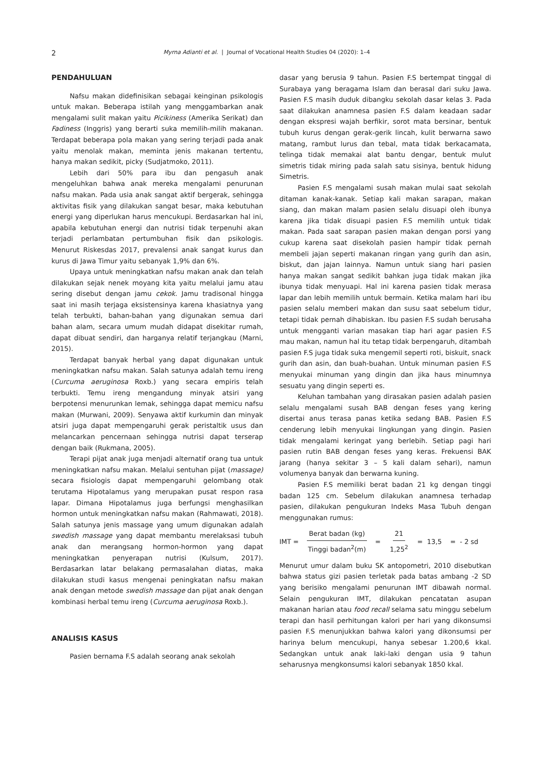2 Myrna Adianti et al. | Journal of Vocational Health Studies 04 (2020): 1–4
PENDAHULUAN
Nafsu makan didefinisikan sebagai keinginan psikologis untuk makan. Beberapa istilah yang menggambarkan anak mengalami sulit makan yaitu Picikiness (Amerika Serikat) dan Fadiness (Inggris) yang berarti suka memilih-milih makanan. Terdapat beberapa pola makan yang sering terjadi pada anak yaitu menolak makan, meminta jenis makanan tertentu, hanya makan sedikit, picky (Sudjatmoko, 2011).
Lebih dari 50% para ibu dan pengasuh anak mengeluhkan bahwa anak mereka mengalami penurunan nafsu makan. Pada usia anak sangat aktif bergerak, sehingga aktivitas fisik yang dilakukan sangat besar, maka kebutuhan energi yang diperlukan harus mencukupi. Berdasarkan hal ini, apabila kebutuhan energi dan nutrisi tidak terpenuhi akan terjadi perlambatan pertumbuhan fisik dan psikologis. Menurut Riskesdas 2017, prevalensi anak sangat kurus dan kurus di Jawa Timur yaitu sebanyak 1,9% dan 6%.
Upaya untuk meningkatkan nafsu makan anak dan telah dilakukan sejak nenek moyang kita yaitu melalui jamu atau sering disebut dengan jamu cekok. Jamu tradisonal hingga saat ini masih terjaga eksistensinya karena khasiatnya yang telah terbukti, bahan-bahan yang digunakan semua dari bahan alam, secara umum mudah didapat disekitar rumah, dapat dibuat sendiri, dan harganya relatif terjangkau (Marni, 2015).
Terdapat banyak herbal yang dapat digunakan untuk meningkatkan nafsu makan. Salah satunya adalah temu ireng (Curcuma aeruginosa Roxb.) yang secara empiris telah terbukti. Temu ireng mengandung minyak atsiri yang berpotensi menurunkan lemak, sehingga dapat memicu nafsu makan (Murwani, 2009). Senyawa aktif kurkumin dan minyak atsiri juga dapat mempengaruhi gerak peristaltik usus dan melancarkan pencernaan sehingga nutrisi dapat terserap dengan baik (Rukmana, 2005).
Terapi pijat anak juga menjadi alternatif orang tua untuk meningkatkan nafsu makan. Melalui sentuhan pijat (massage) secara fisiologis dapat mempengaruhi gelombang otak terutama Hipotalamus yang merupakan pusat respon rasa lapar. Dimana Hipotalamus juga berfungsi menghasilkan hormon untuk meningkatkan nafsu makan (Rahmawati, 2018). Salah satunya jenis massage yang umum digunakan adalah swedish massage yang dapat membantu merelaksasi tubuh anak dan merangsang hormon-hormon yang dapat meningkatkan penyerapan nutrisi (Kulsum, 2017). Berdasarkan latar belakang permasalahan diatas, maka dilakukan studi kasus mengenai peningkatan nafsu makan anak dengan metode swedish massage dan pijat anak dengan kombinasi herbal temu ireng (Curcuma aeruginosa Roxb.).
ANALISIS KASUS
Pasien bernama F.S adalah seorang anak sekolah
dasar yang berusia 9 tahun. Pasien F.S bertempat tinggal di Surabaya yang beragama Islam dan berasal dari suku Jawa. Pasien F.S masih duduk dibangku sekolah dasar kelas 3. Pada saat dilakukan anamnesa pasien F.S dalam keadaan sadar dengan ekspresi wajah berfikir, sorot mata bersinar, bentuk tubuh kurus dengan gerak-gerik lincah, kulit berwarna sawo matang, rambut lurus dan tebal, mata tidak berkacamata, telinga tidak memakai alat bantu dengar, bentuk mulut simetris tidak miring pada salah satu sisinya, bentuk hidung Simetris.
Pasien F.S mengalami susah makan mulai saat sekolah ditaman kanak-kanak. Setiap kali makan sarapan, makan siang, dan makan malam pasien selalu disuapi oleh ibunya karena jika tidak disuapi pasien F.S memilih untuk tidak makan. Pada saat sarapan pasien makan dengan porsi yang cukup karena saat disekolah pasien hampir tidak pernah membeli jajan seperti makanan ringan yang gurih dan asin, biskut, dan jajan lainnya. Namun untuk siang hari pasien hanya makan sangat sedikit bahkan juga tidak makan jika ibunya tidak menyuapi. Hal ini karena pasien tidak merasa lapar dan lebih memilih untuk bermain. Ketika malam hari ibu pasien selalu memberi makan dan susu saat sebelum tidur, tetapi tidak pernah dihabiskan. Ibu pasien F.S sudah berusaha untuk mengganti varian masakan tiap hari agar pasien F.S mau makan, namun hal itu tetap tidak berpengaruh, ditambah pasien F.S juga tidak suka mengemil seperti roti, biskuit, snack gurih dan asin, dan buah-buahan. Untuk minuman pasien F.S menyukai minuman yang dingin dan jika haus minumnya sesuatu yang dingin seperti es.
Keluhan tambahan yang dirasakan pasien adalah pasien selalu mengalami susah BAB dengan feses yang kering disertai anus terasa panas ketika sedang BAB. Pasien F.S cenderung lebih menyukai lingkungan yang dingin. Pasien tidak mengalami keringat yang berlebih. Setiap pagi hari pasien rutin BAB dengan feses yang keras. Frekuensi BAK jarang (hanya sekitar 3 – 5 kali dalam sehari), namun volumenya banyak dan berwarna kuning.
Pasien F.S memiliki berat badan 21 kg dengan tinggi badan 125 cm. Sebelum dilakukan anamnesa terhadap pasien, dilakukan pengukuran Indeks Masa Tubuh dengan menggunakan rumus:
IMT = Berat badan (kg) Tinggi badan<sup>2</sup>(m) = 21 1,25<sup>2</sup> = 13,5 = - 2 sd
Menurut umur dalam buku SK antopometri, 2010 disebutkan bahwa status gizi pasien terletak pada batas ambang -2 SD yang berisiko mengalami penurunan IMT dibawah normal. Selain pengukuran IMT, dilakukan pencatatan asupan makanan harian atau food recall selama satu minggu sebelum terapi dan hasil perhitungan kalori per hari yang dikonsumsi pasien F.S menunjukkan bahwa kalori yang dikonsumsi per harinya belum mencukupi, hanya sebesar 1.200,6 kkal. Sedangkan untuk anak laki-laki dengan usia 9 tahun seharusnya mengkonsumsi kalori sebanyak 1850 kkal.